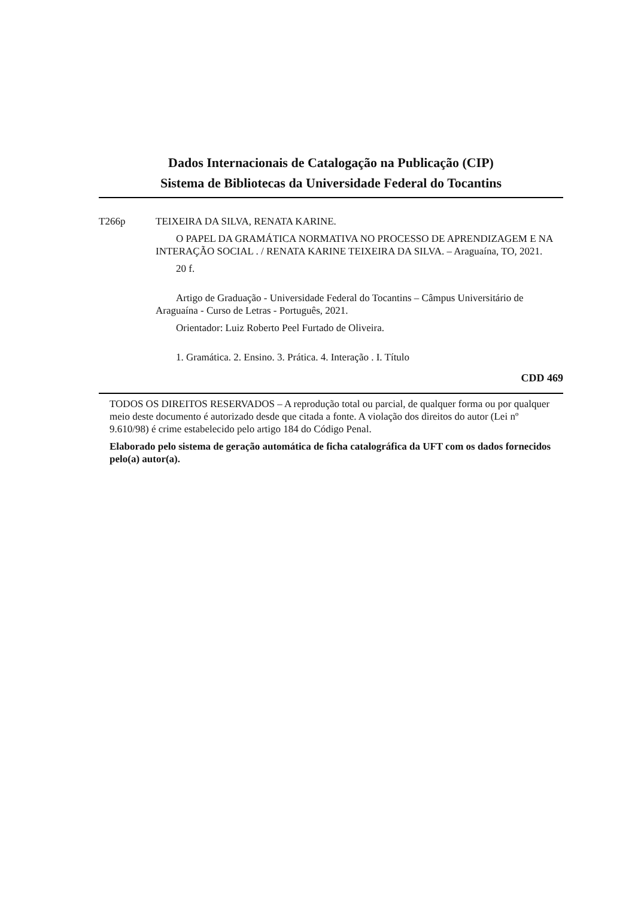Dados Internacionais de Catalogação na Publicação (CIP)
Sistema de Bibliotecas da Universidade Federal do Tocantins
T266p TEIXEIRA DA SILVA, RENATA KARINE.
O PAPEL DA GRAMÁTICA NORMATIVA NO PROCESSO DE APRENDIZAGEM E NA INTERAÇÃO SOCIAL . / RENATA KARINE TEIXEIRA DA SILVA. – Araguaína, TO, 2021.
20 f.
Artigo de Graduação - Universidade Federal do Tocantins – Câmpus Universitário de Araguaína - Curso de Letras - Português, 2021.
Orientador: Luiz Roberto Peel Furtado de Oliveira.
1. Gramática. 2. Ensino. 3. Prática. 4. Interação . I. Título
CDD 469
TODOS OS DIREITOS RESERVADOS – A reprodução total ou parcial, de qualquer forma ou por qualquer meio deste documento é autorizado desde que citada a fonte. A violação dos direitos do autor (Lei nº 9.610/98) é crime estabelecido pelo artigo 184 do Código Penal.
Elaborado pelo sistema de geração automática de ficha catalográfica da UFT com os dados fornecidos pelo(a) autor(a).